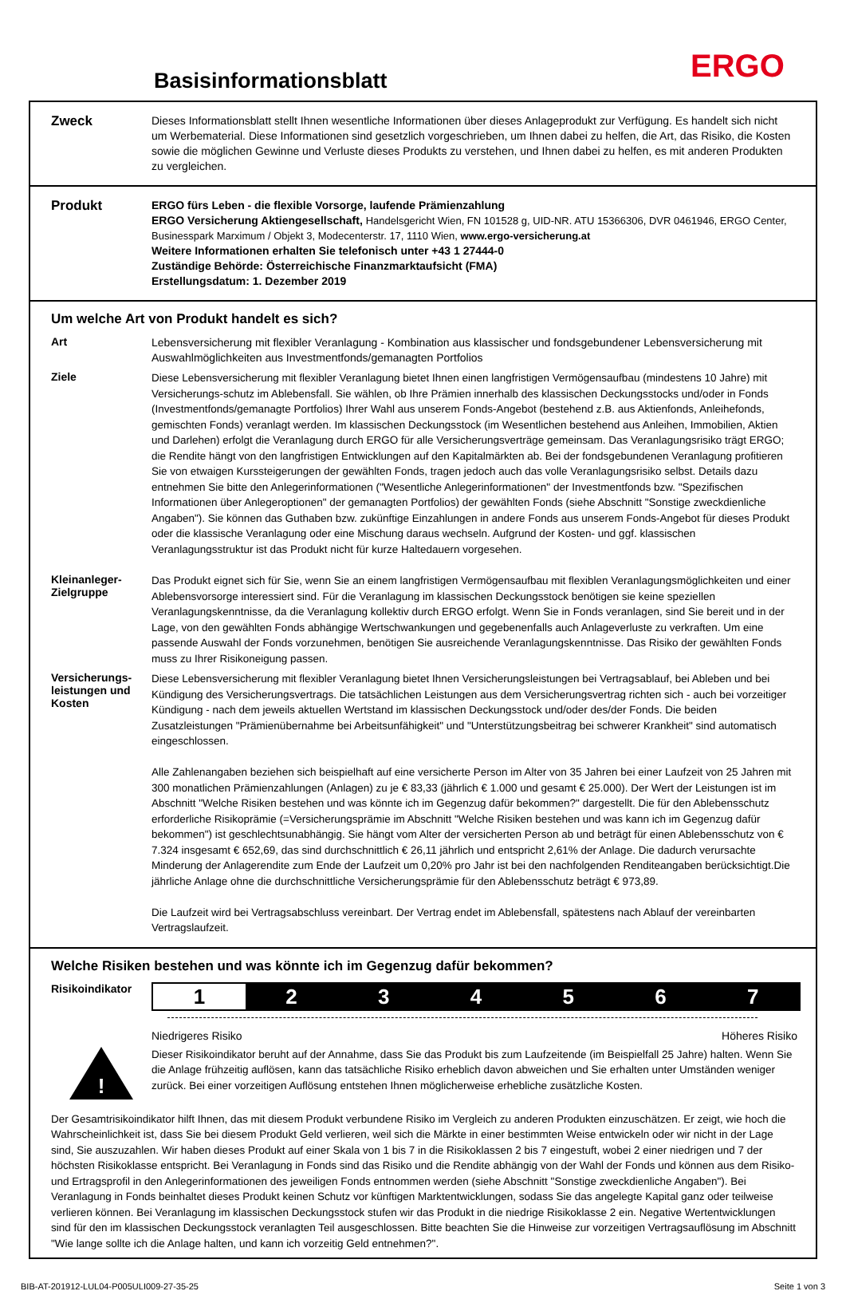Basisinformationsblatt ERGO
Zweck
Dieses Informationsblatt stellt Ihnen wesentliche Informationen über dieses Anlageprodukt zur Verfügung. Es handelt sich nicht um Werbematerial. Diese Informationen sind gesetzlich vorgeschrieben, um Ihnen dabei zu helfen, die Art, das Risiko, die Kosten sowie die möglichen Gewinne und Verluste dieses Produkts zu verstehen, und Ihnen dabei zu helfen, es mit anderen Produkten zu vergleichen.
Produkt
ERGO fürs Leben - die flexible Vorsorge, laufende Prämienzahlung
ERGO Versicherung Aktiengesellschaft, Handelsgericht Wien, FN 101528 g, UID-NR. ATU 15366306, DVR 0461946, ERGO Center, Businesspark Marximum / Objekt 3, Modecenterstr. 17, 1110 Wien, www.ergo-versicherung.at
Weitere Informationen erhalten Sie telefonisch unter +43 1 27444-0
Zuständige Behörde: Österreichische Finanzmarktaufsicht (FMA)
Erstellungsdatum: 1. Dezember 2019
Um welche Art von Produkt handelt es sich?
Art
Lebensversicherung mit flexibler Veranlagung - Kombination aus klassischer und fondsgebundener Lebensversicherung mit Auswahlmöglichkeiten aus Investmentfonds/gemanagten Portfolios
Ziele
Diese Lebensversicherung mit flexibler Veranlagung bietet Ihnen einen langfristigen Vermögensaufbau (mindestens 10 Jahre) mit Versicherungs-schutz im Ablebensfall. Sie wählen, ob Ihre Prämien innerhalb des klassischen Deckungsstocks und/oder in Fonds (Investmentfonds/gemanagte Portfolios) Ihrer Wahl aus unserem Fonds-Angebot (bestehend z.B. aus Aktienfonds, Anleihefonds, gemischten Fonds) veranlagt werden. Im klassischen Deckungsstock (im Wesentlichen bestehend aus Anleihen, Immobilien, Aktien und Darlehen) erfolgt die Veranlagung durch ERGO für alle Versicherungsverträge gemeinsam. Das Veranlagungsrisiko trägt ERGO; die Rendite hängt von den langfristigen Entwicklungen auf den Kapitalmärkten ab. Bei der fondsgebundenen Veranlagung profitieren Sie von etwaigen Kurssteigerungen der gewählten Fonds, tragen jedoch auch das volle Veranlagungsrisiko selbst. Details dazu entnehmen Sie bitte den Anlegerinformationen ("Wesentliche Anlegerinformationen" der Investmentfonds bzw. "Spezifischen Informationen über Anlegeroptionen" der gemanagten Portfolios) der gewählten Fonds (siehe Abschnitt "Sonstige zweckdienliche Angaben"). Sie können das Guthaben bzw. zukünftige Einzahlungen in andere Fonds aus unserem Fonds-Angebot für dieses Produkt oder die klassische Veranlagung oder eine Mischung daraus wechseln. Aufgrund der Kosten- und ggf. klassischen Veranlagungsstruktur ist das Produkt nicht für kurze Haltedauern vorgesehen.
Kleinanleger-
Zielgruppe
Das Produkt eignet sich für Sie, wenn Sie an einem langfristigen Vermögensaufbau mit flexiblen Veranlagungsmöglichkeiten und einer Ablebensvorsorge interessiert sind. Für die Veranlagung im klassischen Deckungsstock benötigen sie keine speziellen Veranlagungskenntnisse, da die Veranlagung kollektiv durch ERGO erfolgt. Wenn Sie in Fonds veranlagen, sind Sie bereit und in der Lage, von den gewählten Fonds abhängige Wertschwankungen und gegebenenfalls auch Anlageverluste zu verkraften. Um eine passende Auswahl der Fonds vorzunehmen, benötigen Sie ausreichende Veranlagungskenntnisse. Das Risiko der gewählten Fonds muss zu Ihrer Risikoneigung passen.
Versicherungs-
leistungen und
Kosten
Diese Lebensversicherung mit flexibler Veranlagung bietet Ihnen Versicherungsleistungen bei Vertragsablauf, bei Ableben und bei Kündigung des Versicherungsvertrags. Die tatsächlichen Leistungen aus dem Versicherungsvertrag richten sich - auch bei vorzeitiger Kündigung - nach dem jeweils aktuellen Wertstand im klassischen Deckungsstock und/oder des/der Fonds. Die beiden Zusatzleistungen "Prämienübernahme bei Arbeitsunfähigkeit" und "Unterstützungsbeitrag bei schwerer Krankheit" sind automatisch eingeschlossen.
Alle Zahlenangaben beziehen sich beispielhaft auf eine versicherte Person im Alter von 35 Jahren bei einer Laufzeit von 25 Jahren mit 300 monatlichen Prämienzahlungen (Anlagen) zu je € 83,33 (jährlich € 1.000 und gesamt € 25.000). Der Wert der Leistungen ist im Abschnitt "Welche Risiken bestehen und was könnte ich im Gegenzug dafür bekommen?" dargestellt. Die für den Ablebensschutz erforderliche Risikoprämie (=Versicherungsprämie im Abschnitt "Welche Risiken bestehen und was kann ich im Gegenzug dafür bekommen") ist geschlechtsunabhängig. Sie hängt vom Alter der versicherten Person ab und beträgt für einen Ablebensschutz von € 7.324 insgesamt € 652,69, das sind durchschnittlich € 26,11 jährlich und entspricht 2,61% der Anlage. Die dadurch verursachte Minderung der Anlagerendite zum Ende der Laufzeit um 0,20% pro Jahr ist bei den nachfolgenden Renditeangaben berücksichtigt.Die jährliche Anlage ohne die durchschnittliche Versicherungsprämie für den Ablebensschutz beträgt € 973,89.
Die Laufzeit wird bei Vertragsabschluss vereinbart. Der Vertrag endet im Ablebensfall, spätestens nach Ablauf der vereinbarten Vertragslaufzeit.
Welche Risiken bestehen und was könnte ich im Gegenzug dafür bekommen?
Risikoindikator
1 2 3 4 5 6 7
Niedrigeres Risiko Höheres Risiko
!
Dieser Risikoindikator beruht auf der Annahme, dass Sie das Produkt bis zum Laufzeitende (im Beispielfall 25 Jahre) halten. Wenn Sie die Anlage frühzeitig auflösen, kann das tatsächliche Risiko erheblich davon abweichen und Sie erhalten unter Umständen weniger zurück. Bei einer vorzeitigen Auflösung entstehen Ihnen möglicherweise erhebliche zusätzliche Kosten.
Der Gesamtrisikoindikator hilft Ihnen, das mit diesem Produkt verbundene Risiko im Vergleich zu anderen Produkten einzuschätzen. Er zeigt, wie hoch die Wahrscheinlichkeit ist, dass Sie bei diesem Produkt Geld verlieren, weil sich die Märkte in einer bestimmten Weise entwickeln oder wir nicht in der Lage sind, Sie auszuzahlen. Wir haben dieses Produkt auf einer Skala von 1 bis 7 in die Risikoklassen 2 bis 7 eingestuft, wobei 2 einer niedrigen und 7 der höchsten Risikoklasse entspricht. Bei Veranlagung in Fonds sind das Risiko und die Rendite abhängig von der Wahl der Fonds und können aus dem Risiko- und Ertragsprofil in den Anlegerinformationen des jeweiligen Fonds entnommen werden (siehe Abschnitt "Sonstige zweckdienliche Angaben"). Bei Veranlagung in Fonds beinhaltet dieses Produkt keinen Schutz vor künftigen Marktentwicklungen, sodass Sie das angelegte Kapital ganz oder teilweise verlieren können. Bei Veranlagung im klassischen Deckungsstock stufen wir das Produkt in die niedrige Risikoklasse 2 ein. Negative Wertentwicklungen sind für den im klassischen Deckungsstock veranlagten Teil ausgeschlossen. Bitte beachten Sie die Hinweise zur vorzeitigen Vertragsauflösung im Abschnitt "Wie lange sollte ich die Anlage halten, und kann ich vorzeitig Geld entnehmen?".
BIB-AT-201912-LUL04-P005ULI009-27-35-25 Seite 1 von 3